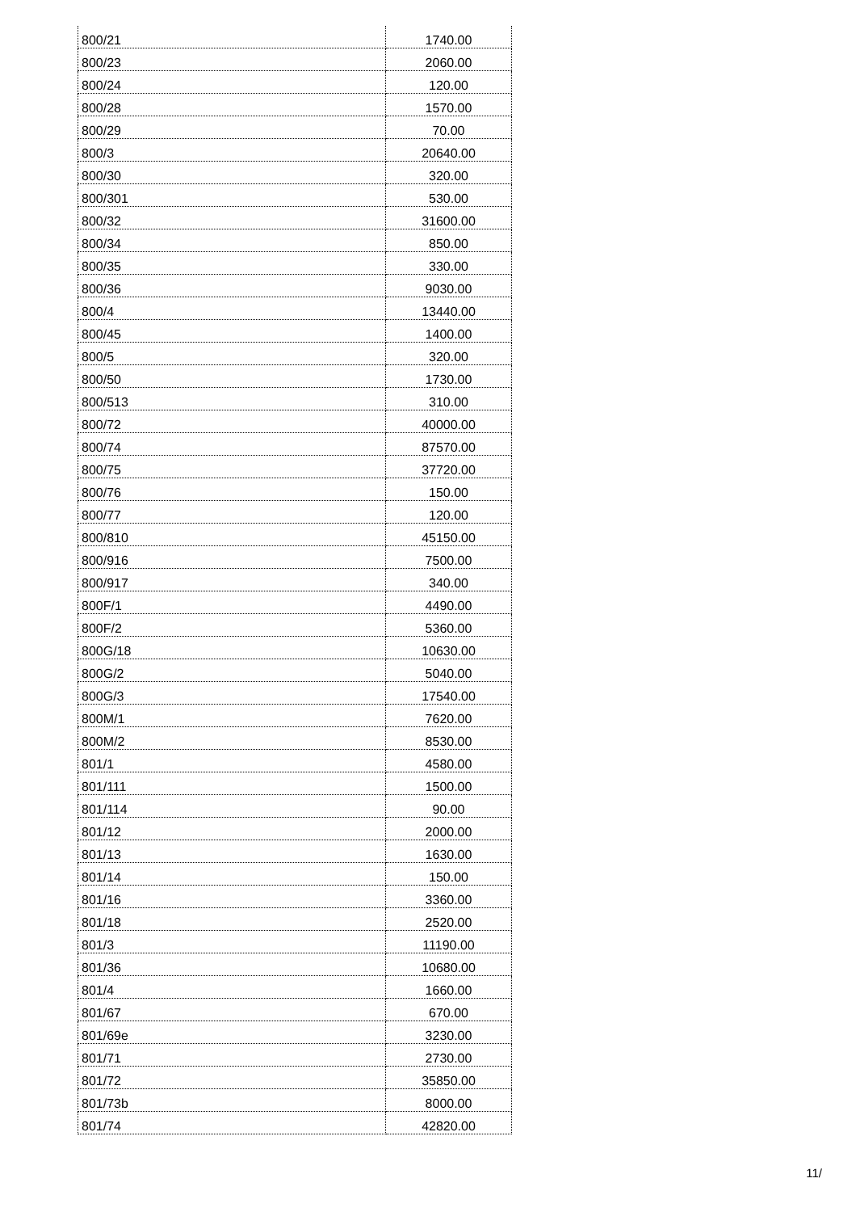| 800/21 | 1740.00 |
| 800/23 | 2060.00 |
| 800/24 | 120.00 |
| 800/28 | 1570.00 |
| 800/29 | 70.00 |
| 800/3 | 20640.00 |
| 800/30 | 320.00 |
| 800/301 | 530.00 |
| 800/32 | 31600.00 |
| 800/34 | 850.00 |
| 800/35 | 330.00 |
| 800/36 | 9030.00 |
| 800/4 | 13440.00 |
| 800/45 | 1400.00 |
| 800/5 | 320.00 |
| 800/50 | 1730.00 |
| 800/513 | 310.00 |
| 800/72 | 40000.00 |
| 800/74 | 87570.00 |
| 800/75 | 37720.00 |
| 800/76 | 150.00 |
| 800/77 | 120.00 |
| 800/810 | 45150.00 |
| 800/916 | 7500.00 |
| 800/917 | 340.00 |
| 800F/1 | 4490.00 |
| 800F/2 | 5360.00 |
| 800G/18 | 10630.00 |
| 800G/2 | 5040.00 |
| 800G/3 | 17540.00 |
| 800M/1 | 7620.00 |
| 800M/2 | 8530.00 |
| 801/1 | 4580.00 |
| 801/111 | 1500.00 |
| 801/114 | 90.00 |
| 801/12 | 2000.00 |
| 801/13 | 1630.00 |
| 801/14 | 150.00 |
| 801/16 | 3360.00 |
| 801/18 | 2520.00 |
| 801/3 | 11190.00 |
| 801/36 | 10680.00 |
| 801/4 | 1660.00 |
| 801/67 | 670.00 |
| 801/69e | 3230.00 |
| 801/71 | 2730.00 |
| 801/72 | 35850.00 |
| 801/73b | 8000.00 |
| 801/74 | 42820.00 |
11/